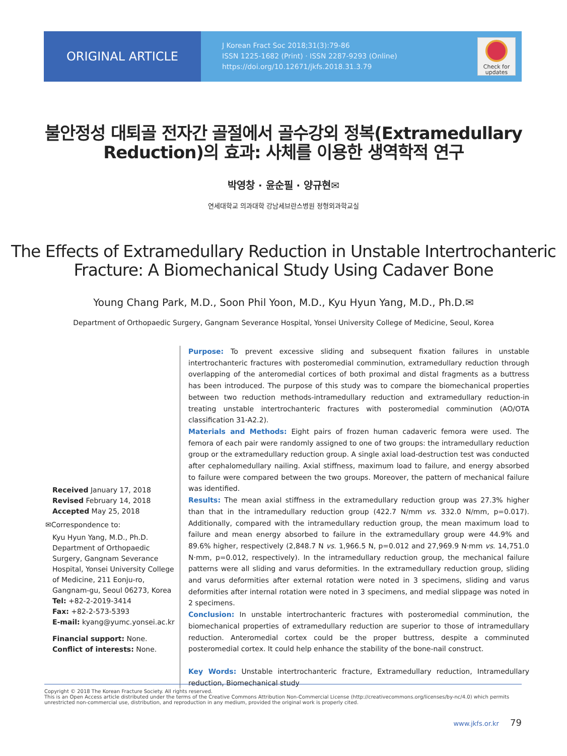ORIGINAL ARTICLE
J Korean Fract Soc 2018;31(3):79-86
ISSN 1225-1682 (Print) · ISSN 2287-9293 (Online)
https://doi.org/10.12671/jkfs.2018.31.3.79
Check for updates
불안정성 대퇴골 전자간 골절에서 골수강외 정복(Extramedullary
Reduction)의 효과: 사체를 이용한 생역학적 연구
박영창 · 윤순필 · 양규현✉
연세대학교 의과대학 강남세브란스병원 정형외과학교실
The Effects of Extramedullary Reduction in Unstable Intertrochanteric
Fracture: A Biomechanical Study Using Cadaver Bone
Young Chang Park, M.D., Soon Phil Yoon, M.D., Kyu Hyun Yang, M.D., Ph.D.✉
Department of Orthopaedic Surgery, Gangnam Severance Hospital, Yonsei University College of Medicine, Seoul, Korea
Received January 17, 2018
Revised February 14, 2018
Accepted May 25, 2018
✉Correspondence to:
Kyu Hyun Yang, M.D., Ph.D.
Department of Orthopaedic Surgery, Gangnam Severance Hospital, Yonsei University College of Medicine, 211 Eonju-ro, Gangnam-gu, Seoul 06273, Korea
Tel: +82-2-2019-3414
Fax: +82-2-573-5393
E-mail: kyang@yumc.yonsei.ac.kr
Financial support: None.
Conflict of interests: None.
Purpose: To prevent excessive sliding and subsequent fixation failures in unstable intertrochanteric fractures with posteromedial comminution, extramedullary reduction through overlapping of the anteromedial cortices of both proximal and distal fragments as a buttress has been introduced. The purpose of this study was to compare the biomechanical properties between two reduction methods-intramedullary reduction and extramedullary reduction-in treating unstable intertrochanteric fractures with posteromedial comminution (AO/OTA classification 31-A2.2).
Materials and Methods: Eight pairs of frozen human cadaveric femora were used. The femora of each pair were randomly assigned to one of two groups: the intramedullary reduction group or the extramedullary reduction group. A single axial load-destruction test was conducted after cephalomedullary nailing. Axial stiffness, maximum load to failure, and energy absorbed to failure were compared between the two groups. Moreover, the pattern of mechanical failure was identified.
Results: The mean axial stiffness in the extramedullary reduction group was 27.3% higher than that in the intramedullary reduction group (422.7 N/mm vs. 332.0 N/mm, p=0.017). Additionally, compared with the intramedullary reduction group, the mean maximum load to failure and mean energy absorbed to failure in the extramedullary group were 44.9% and 89.6% higher, respectively (2,848.7 N vs. 1,966.5 N, p=0.012 and 27,969.9 N·mm vs. 14,751.0 N·mm, p=0.012, respectively). In the intramedullary reduction group, the mechanical failure patterns were all sliding and varus deformities. In the extramedullary reduction group, sliding and varus deformities after external rotation were noted in 3 specimens, sliding and varus deformities after internal rotation were noted in 3 specimens, and medial slippage was noted in 2 specimens.
Conclusion: In unstable intertrochanteric fractures with posteromedial comminution, the biomechanical properties of extramedullary reduction are superior to those of intramedullary reduction. Anteromedial cortex could be the proper buttress, despite a comminuted posteromedial cortex. It could help enhance the stability of the bone-nail construct.
Key Words: Unstable intertrochanteric fracture, Extramedullary reduction, Intramedullary reduction, Biomechanical study
Copyright © 2018 The Korean Fracture Society. All rights reserved.
This is an Open Access article distributed under the terms of the Creative Commons Attribution Non-Commercial License (http://creativecommons.org/licenses/by-nc/4.0) which permits unrestricted non-commercial use, distribution, and reproduction in any medium, provided the original work is properly cited.
www.jkfs.or.kr 79